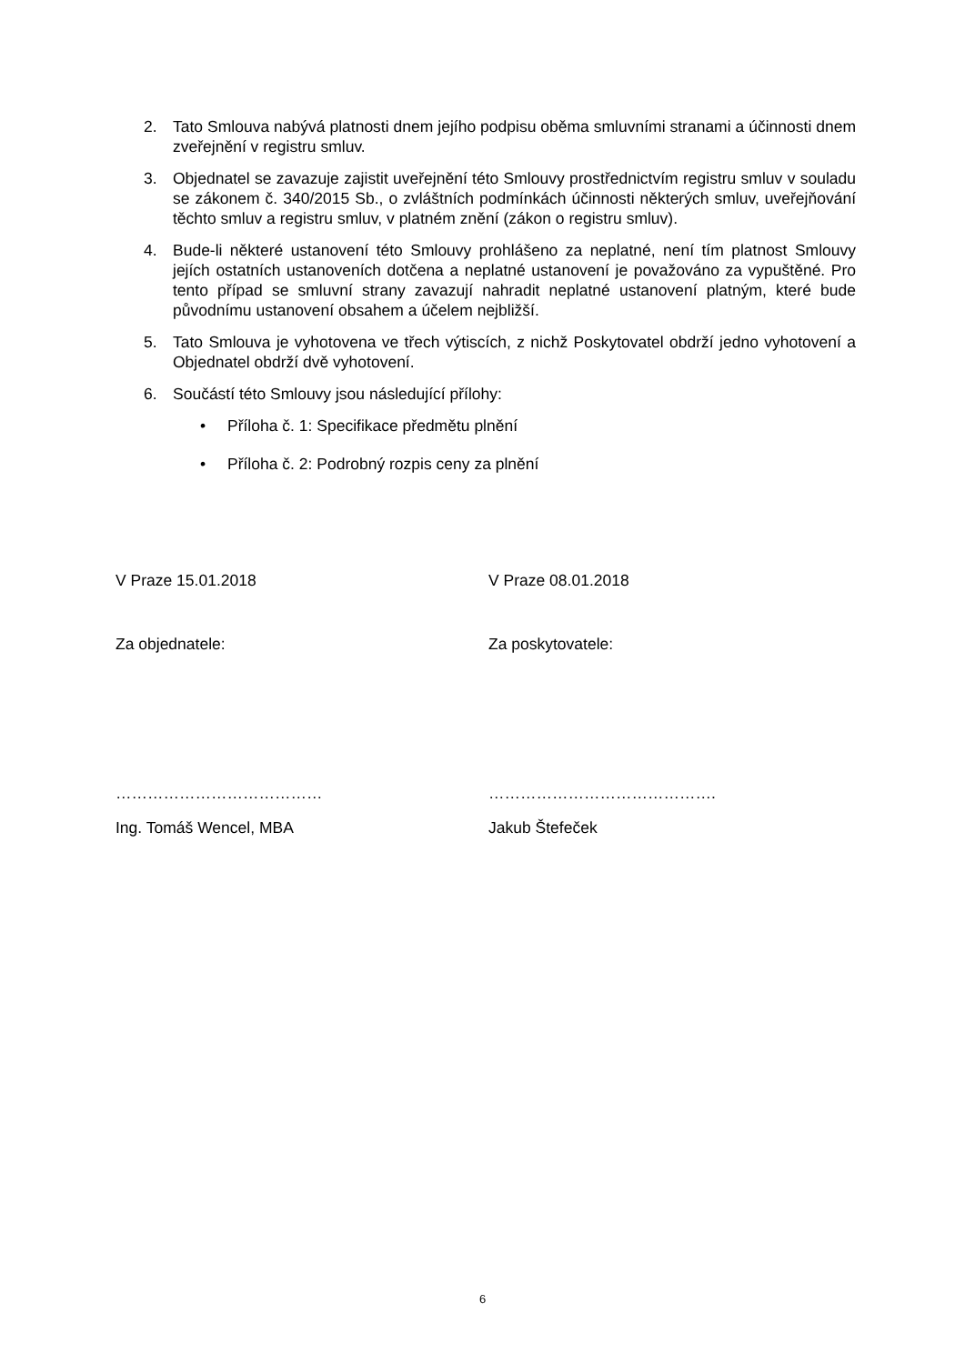2. Tato Smlouva nabývá platnosti dnem jejího podpisu oběma smluvními stranami a účinnosti dnem zveřejnění v registru smluv.
3. Objednatel se zavazuje zajistit uveřejnění této Smlouvy prostřednictvím registru smluv v souladu se zákonem č. 340/2015 Sb., o zvláštních podmínkách účinnosti některých smluv, uveřejňování těchto smluv a registru smluv, v platném znění (zákon o registru smluv).
4. Bude-li některé ustanovení této Smlouvy prohlášeno za neplatné, není tím platnost Smlouvy jejích ostatních ustanoveních dotčena a neplatné ustanovení je považováno za vypuštěné. Pro tento případ se smluvní strany zavazují nahradit neplatné ustanovení platným, které bude původnímu ustanovení obsahem a účelem nejbližší.
5. Tato Smlouva je vyhotovena ve třech výtiscích, z nichž Poskytovatel obdrží jedno vyhotovení a Objednatel obdrží dvě vyhotovení.
6. Součástí této Smlouvy jsou následující přílohy:
• Příloha č. 1: Specifikace předmětu plnění
• Příloha č. 2: Podrobný rozpis ceny za plnění
V Praze 15.01.2018 V Praze 08.01.2018
Za objednatele: Za poskytovatele:
………………………………… …………………………………….
Ing. Tomáš Wencel, MBA Jakub Štefeček
6